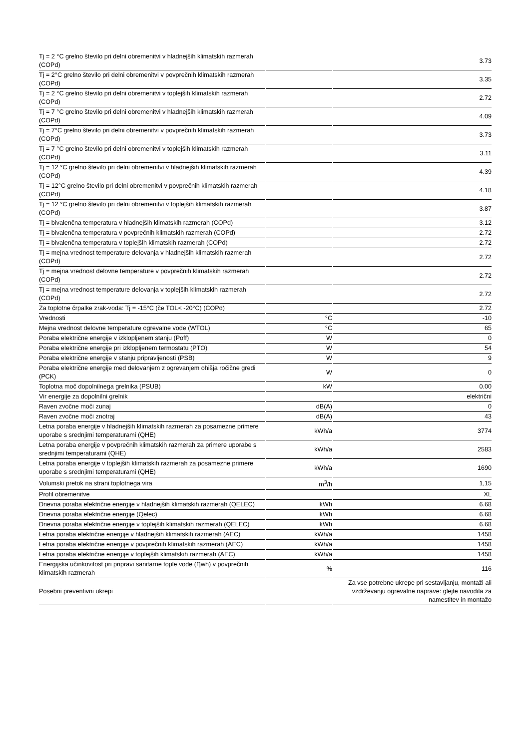| Tj = 2 °C grelno število pri delni obremenitvi v hladnejših klimatskih razmerah (COPd) | | 3.73 |
| Tj = 2°C grelno število pri delni obremenitvi v povprečnih klimatskih razmerah (COPd) | | 3.35 |
| Tj = 2 °C grelno število pri delni obremenitvi v toplejših klimatskih razmerah (COPd) | | 2.72 |
| Tj = 7 °C grelno število pri delni obremenitvi v hladnejših klimatskih razmerah (COPd) | | 4.09 |
| Tj = 7°C grelno število pri delni obremenitvi v povprečnih klimatskih razmerah (COPd) | | 3.73 |
| Tj = 7 °C grelno število pri delni obremenitvi v toplejših klimatskih razmerah (COPd) | | 3.11 |
| Tj = 12 °C grelno število pri delni obremenitvi v hladnejših klimatskih razmerah (COPd) | | 4.39 |
| Tj = 12°C grelno število pri delni obremenitvi v povprečnih klimatskih razmerah (COPd) | | 4.18 |
| Tj = 12 °C grelno število pri delni obremenitvi v toplejših klimatskih razmerah (COPd) | | 3.87 |
| Tj = bivalenčna temperatura v hladnejših klimatskih razmerah (COPd) | | 3.12 |
| Tj = bivalenčna temperatura v povprečnih klimatskih razmerah (COPd) | | 2.72 |
| Tj = bivalenčna temperatura v toplejših klimatskih razmerah (COPd) | | 2.72 |
| Tj = mejna vrednost temperature delovanja v hladnejših klimatskih razmerah (COPd) | | 2.72 |
| Tj = mejna vrednost delovne temperature v povprečnih klimatskih razmerah (COPd) | | 2.72 |
| Tj = mejna vrednost temperature delovanja v toplejših klimatskih razmerah (COPd) | | 2.72 |
| Za toplotne črpalke zrak-voda: Tj = -15°C (če TOL< -20°C) (COPd) | | 2.72 |
| Vrednosti | °C | -10 |
| Mejna vrednost delovne temperature ogrevalne vode (WTOL) | °C | 65 |
| Poraba električne energije v izklopljenem stanju (Poff) | W | 0 |
| Poraba električne energije pri izklopljenem termostatu (PTO) | W | 54 |
| Poraba električne energije v stanju pripravljenosti (PSB) | W | 9 |
| Poraba električne energije med delovanjem z ogrevanjem ohišja ročične gredi (PCK) | W | 0 |
| Toplotna moč dopolnilnega grelnika (PSUB) | kW | 0.00 |
| Vir energije za dopolnilni grelnik | | električni |
| Raven zvočne moči zunaj | dB(A) | 0 |
| Raven zvočne moči znotraj | dB(A) | 43 |
| Letna poraba energije v hladnejših klimatskih razmerah za posamezne primere uporabe s srednjimi temperaturami (QHE) | kWh/a | 3774 |
| Letna poraba energije v povprečnih klimatskih razmerah za primere uporabe s srednjimi temperaturami (QHE) | kWh/a | 2583 |
| Letna poraba energije v toplejših klimatskih razmerah za posamezne primere uporabe s srednjimi temperaturami (QHE) | kWh/a | 1690 |
| Volumski pretok na strani toplotnega vira | m<sup>3</sup>/h | 1,15 |
| Profil obremenitve | | XL |
| Dnevna poraba električne energije v hladnejših klimatskih razmerah (QELEC) | kWh | 6.68 |
| Dnevna poraba električne energije (Qelec) | kWh | 6.68 |
| Dnevna poraba električne energije v toplejših klimatskih razmerah (QELEC) | kWh | 6.68 |
| Letna poraba električne energije v hladnejših klimatskih razmerah (AEC) | kWh/a | 1458 |
| Letna poraba električne energije v povprečnih klimatskih razmerah (AEC) | kWh/a | 1458 |
| Letna poraba električne energije v toplejših klimatskih razmerah (AEC) | kWh/a | 1458 |
| Energijska učinkovitost pri pripravi sanitarne tople vode (Ƞwh) v povprečnih klimatskih razmerah | % | 116 |
| Posebni preventivni ukrepi | | Za vse potrebne ukrepe pri sestavljanju, montaži ali vzdrževanju ogrevalne naprave: glejte navodila za namestitev in montažo |